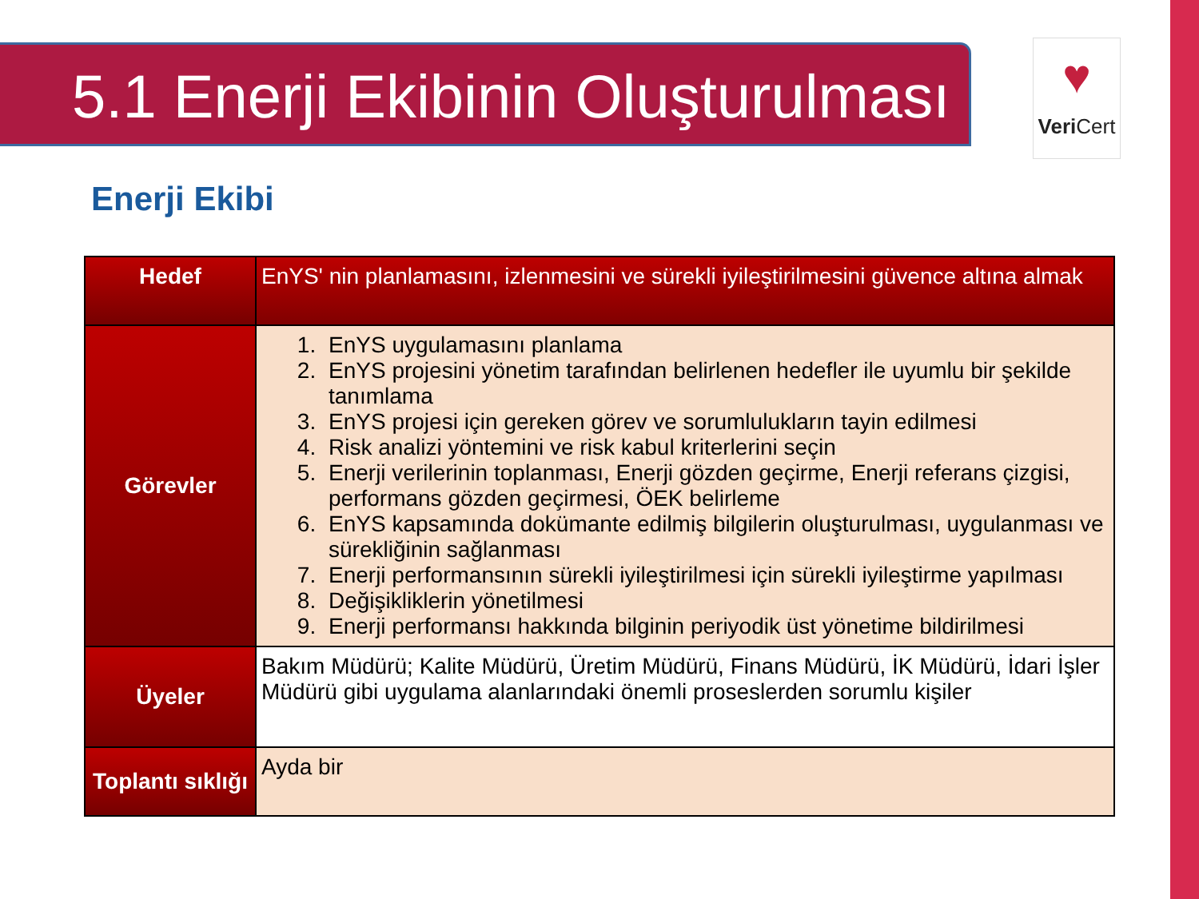5.1 Enerji Ekibinin Oluşturulması
♥
Veri Cert
Enerji Ekibi
| Hedef | EnYS' nin planlamasını, izlenmesini ve sürekli iyileştirilmesini güvence altına almak |
| Görevler | 1. EnYS uygulamasını planlama 2. EnYS projesini yönetim tarafından belirlenen hedefler ile uyumlu bir şekilde tanımlama 3. EnYS projesi için gereken görev ve sorumlulukların tayin edilmesi 4. Risk analizi yöntemini ve risk kabul kriterlerini seçin 5. Enerji verilerinin toplanması, Enerji gözden geçirme, Enerji referans çizgisi, performans gözden geçirmesi, ÖEK belirleme 6. EnYS kapsamında dokümante edilmiş bilgilerin oluşturulması, uygulanması ve sürekliğinin sağlanması 7. Enerji performansının sürekli iyileştirilmesi için sürekli iyileştirme yapılması 8. Değişikliklerin yönetilmesi 9. Enerji performansı hakkında bilginin periyodik üst yönetime bildirilmesi |
| Üyeler | Bakım Müdürü; Kalite Müdürü, Üretim Müdürü, Finans Müdürü, İK Müdürü, İdari İşler Müdürü gibi uygulama alanlarındaki önemli proseslerden sorumlu kişiler |
| Toplantı sıklığı | Ayda bir |